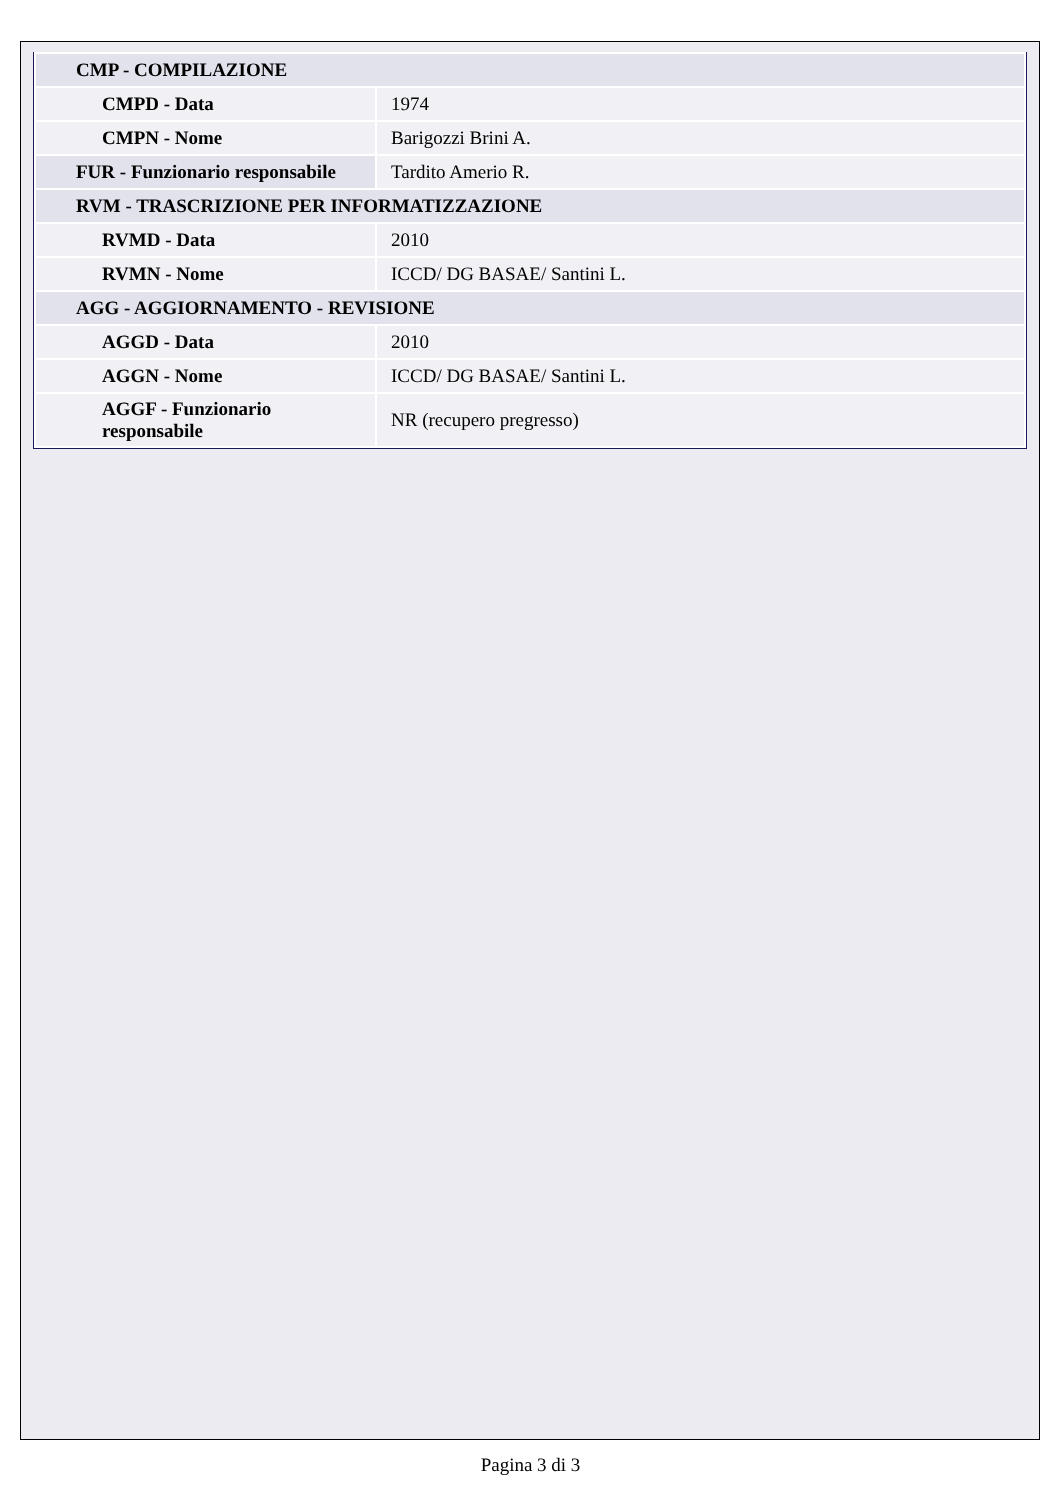| CMP - COMPILAZIONE | |
| CMPD - Data | 1974 |
| CMPN - Nome | Barigozzi Brini A. |
| FUR - Funzionario responsabile | Tardito Amerio R. |
| RVM - TRASCRIZIONE PER INFORMATIZZAZIONE | |
| RVMD - Data | 2010 |
| RVMN - Nome | ICCD/ DG BASAE/ Santini L. |
| AGG - AGGIORNAMENTO - REVISIONE | |
| AGGD - Data | 2010 |
| AGGN - Nome | ICCD/ DG BASAE/ Santini L. |
| AGGF - Funzionario responsabile | NR (recupero pregresso) |
Pagina 3 di 3